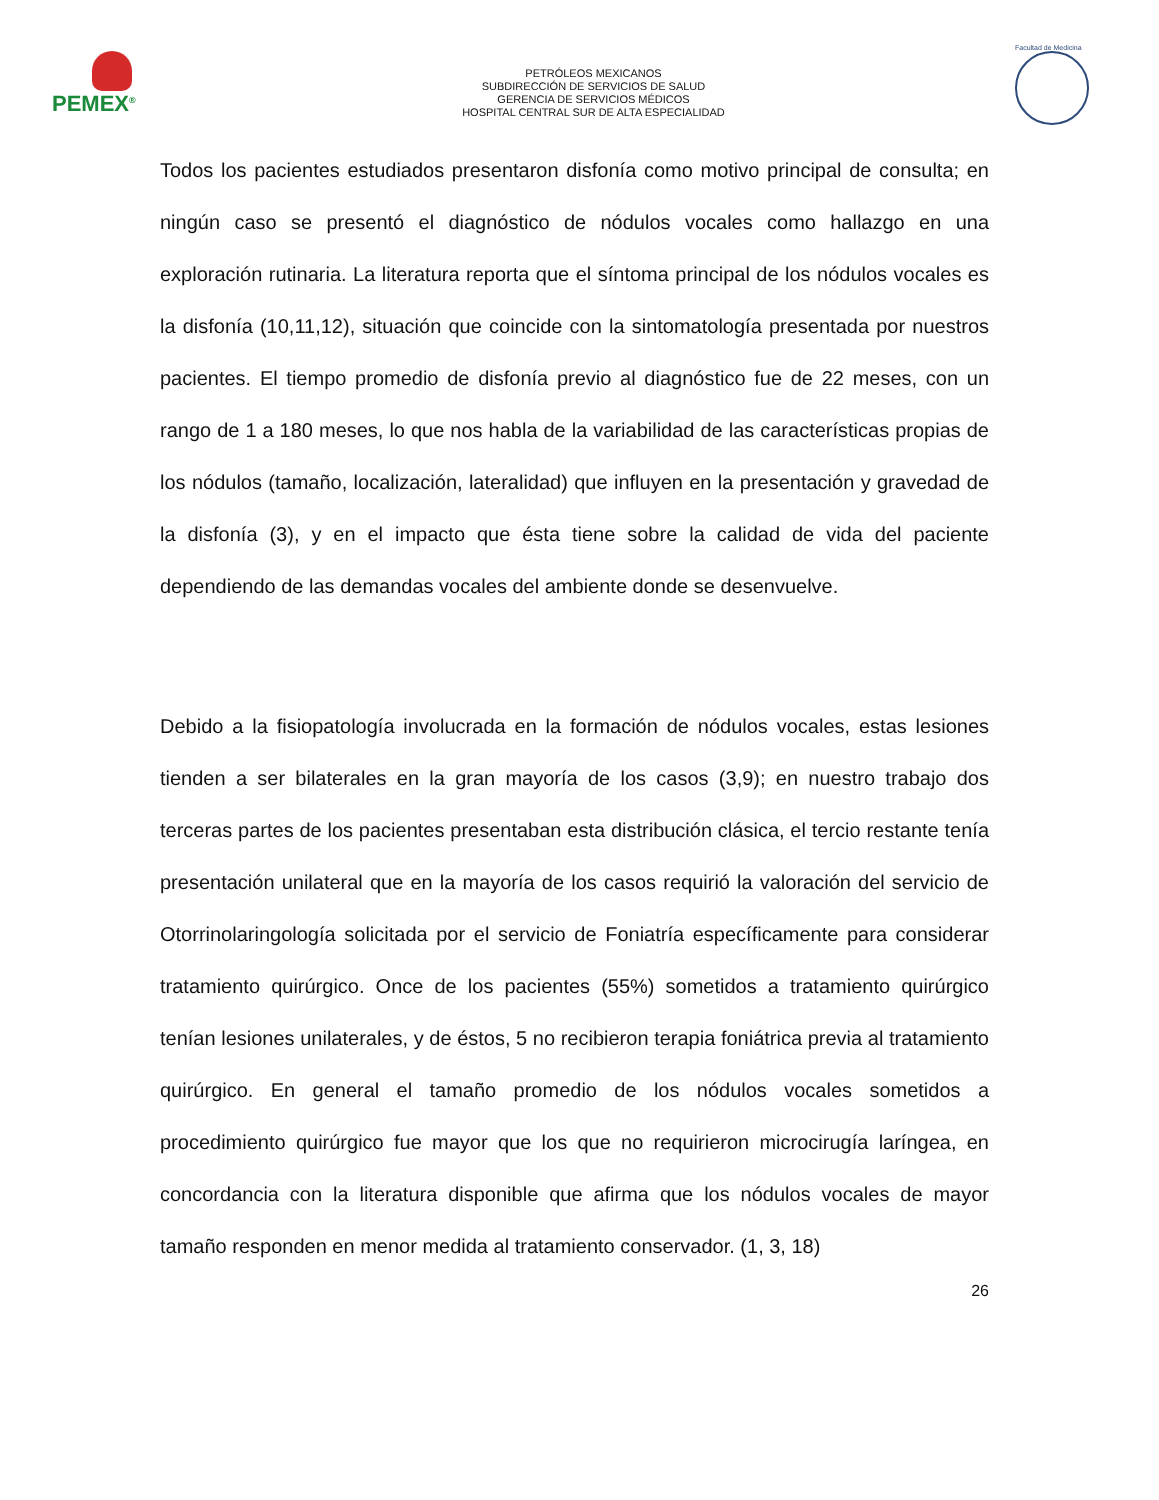PEMEX<sup>®</sup>
PETRÓLEOS MEXICANOS
SUBDIRECCIÓN DE SERVICIOS DE SALUD
GERENCIA DE SERVICIOS MÉDICOS
HOSPITAL CENTRAL SUR DE ALTA ESPECIALIDAD
Facultad de Medicina
Todos los pacientes estudiados presentaron disfonía como motivo principal de consulta; en ningún caso se presentó el diagnóstico de nódulos vocales como hallazgo en una exploración rutinaria. La literatura reporta que el síntoma principal de los nódulos vocales es la disfonía (10,11,12), situación que coincide con la sintomatología presentada por nuestros pacientes. El tiempo promedio de disfonía previo al diagnóstico fue de 22 meses, con un rango de 1 a 180 meses, lo que nos habla de la variabilidad de las características propias de los nódulos (tamaño, localización, lateralidad) que influyen en la presentación y gravedad de la disfonía (3), y en el impacto que ésta tiene sobre la calidad de vida del paciente dependiendo de las demandas vocales del ambiente donde se desenvuelve.
Debido a la fisiopatología involucrada en la formación de nódulos vocales, estas lesiones tienden a ser bilaterales en la gran mayoría de los casos (3,9); en nuestro trabajo dos terceras partes de los pacientes presentaban esta distribución clásica, el tercio restante tenía presentación unilateral que en la mayoría de los casos requirió la valoración del servicio de Otorrinolaringología solicitada por el servicio de Foniatría específicamente para considerar tratamiento quirúrgico. Once de los pacientes (55%) sometidos a tratamiento quirúrgico tenían lesiones unilaterales, y de éstos, 5 no recibieron terapia foniátrica previa al tratamiento quirúrgico. En general el tamaño promedio de los nódulos vocales sometidos a procedimiento quirúrgico fue mayor que los que no requirieron microcirugía laríngea, en concordancia con la literatura disponible que afirma que los nódulos vocales de mayor tamaño responden en menor medida al tratamiento conservador. (1, 3, 18)
26